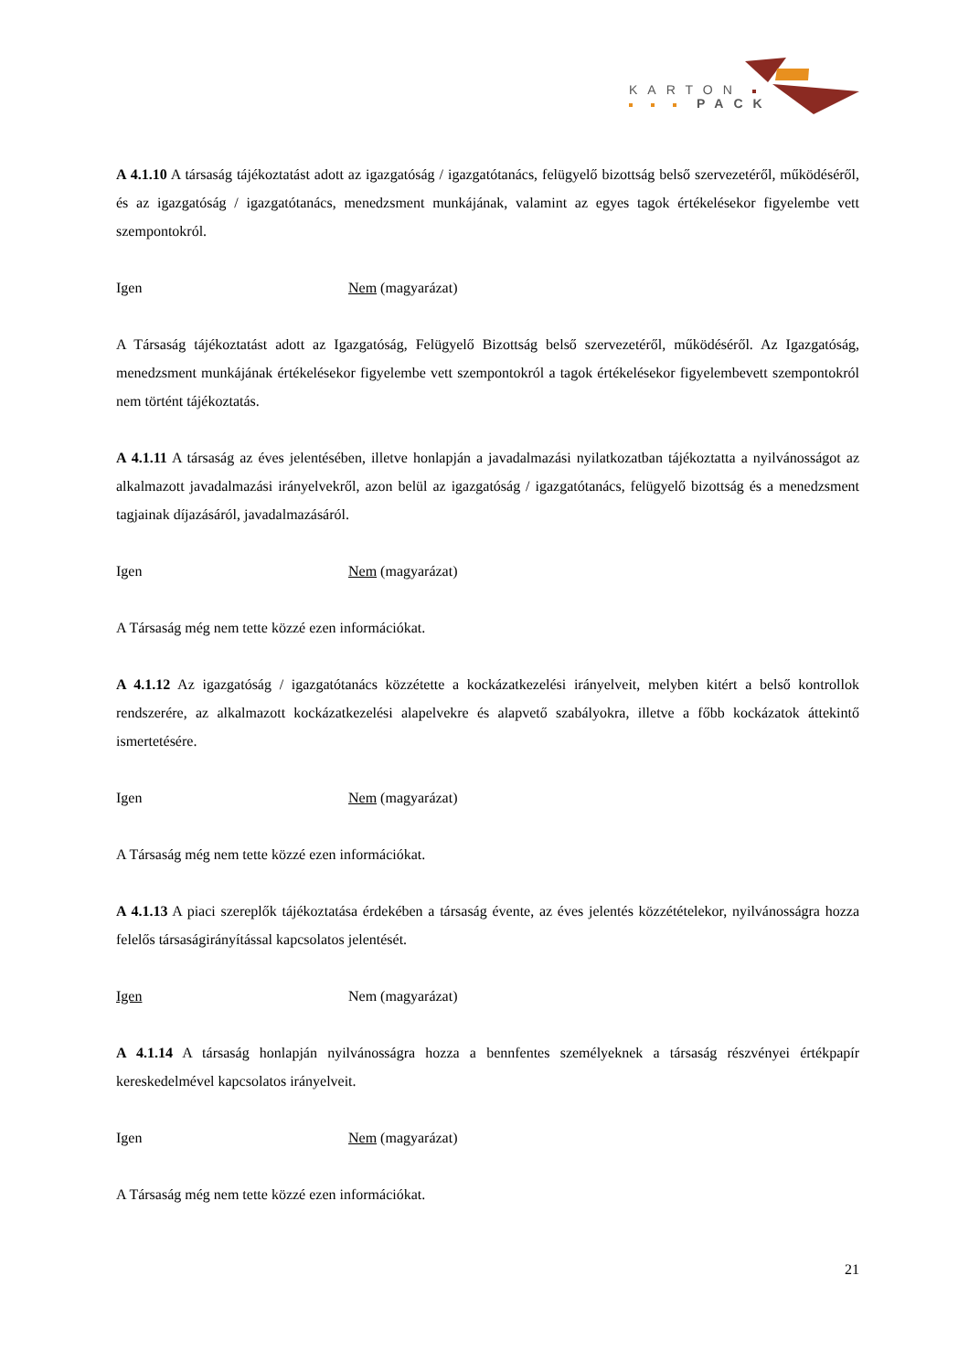KARTON
PACK
A 4.1.10 A társaság tájékoztatást adott az igazgatóság / igazgatótanács, felügyelő bizottság belső szervezetéről, működéséről, és az igazgatóság / igazgatótanács, menedzsment munkájának, valamint az egyes tagok értékelésekor figyelembe vett szempontokról.
Igen Nem (magyarázat)
A Társaság tájékoztatást adott az Igazgatóság, Felügyelő Bizottság belső szervezetéről, működéséről. Az Igazgatóság, menedzsment munkájának értékelésekor figyelembe vett szempontokról a tagok értékelésekor figyelembevett szempontokról nem történt tájékoztatás.
A 4.1.11 A társaság az éves jelentésében, illetve honlapján a javadalmazási nyilatkozatban tájékoztatta a nyilvánosságot az alkalmazott javadalmazási irányelvekről, azon belül az igazgatóság / igazgatótanács, felügyelő bizottság és a menedzsment tagjainak díjazásáról, javadalmazásáról.
Igen Nem (magyarázat)
A Társaság még nem tette közzé ezen információkat.
A 4.1.12 Az igazgatóság / igazgatótanács közzétette a kockázatkezelési irányelveit, melyben kitért a belső kontrollok rendszerére, az alkalmazott kockázatkezelési alapelvekre és alapvető szabályokra, illetve a főbb kockázatok áttekintő ismertetésére.
Igen Nem (magyarázat)
A Társaság még nem tette közzé ezen információkat.
A 4.1.13 A piaci szereplők tájékoztatása érdekében a társaság évente, az éves jelentés közzétételekor, nyilvánosságra hozza felelős társaságirányítással kapcsolatos jelentését.
Igen Nem (magyarázat)
A 4.1.14 A társaság honlapján nyilvánosságra hozza a bennfentes személyeknek a társaság részvényei értékpapír kereskedelmével kapcsolatos irányelveit.
Igen Nem (magyarázat)
A Társaság még nem tette közzé ezen információkat.
21